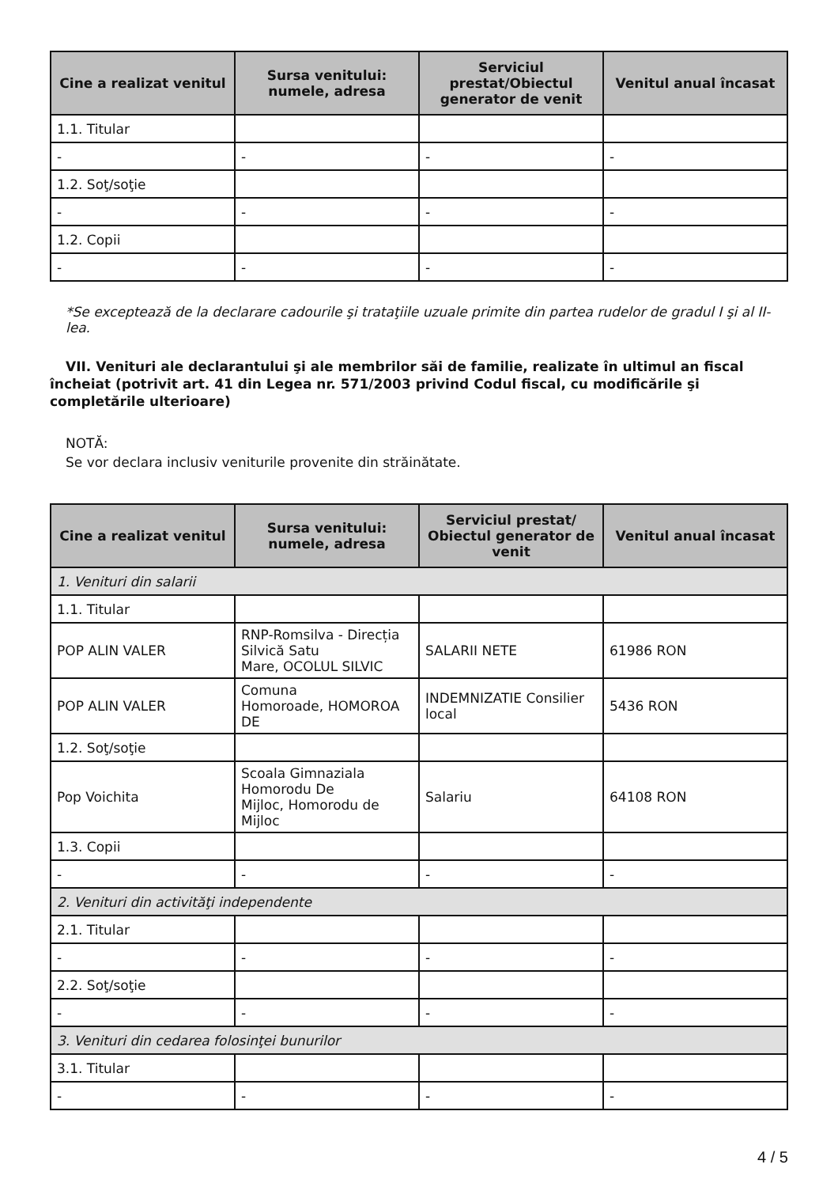| Cine a realizat venitul | Sursa venitului: numele, adresa | Serviciul prestat/Obiectul generator de venit | Venitul anual încasat |
| --- | --- | --- | --- |
| 1.1. Titular | | | |
| - | - | - | - |
| 1.2. Soţ/soţie | | | |
| - | - | - | - |
| 1.2. Copii | | | |
| - | - | - | - |
*Se exceptează de la declarare cadourile şi trataţiile uzuale primite din partea rudelor de gradul I şi al II-lea.
VII. Venituri ale declarantului şi ale membrilor săi de familie, realizate în ultimul an fiscal încheiat (potrivit art. 41 din Legea nr. 571/2003 privind Codul fiscal, cu modificările şi completările ulterioare)
NOTĂ:
Se vor declara inclusiv veniturile provenite din străinătate.
| Cine a realizat venitul | Sursa venitului: numele, adresa | Serviciul prestat/ Obiectul generator de venit | Venitul anual încasat |
| --- | --- | --- | --- |
| 1. Venituri din salarii | | | |
| 1.1. Titular | | | |
| POP ALIN VALER | RNP-Romsilva - Direcția Silvică Satu Mare, OCOLUL SILVIC | SALARII NETE | 61986 RON |
| POP ALIN VALER | Comuna Homoroade, HOMOROA DE | INDEMNIZATIE Consilier local | 5436 RON |
| 1.2. Soţ/soţie | | | |
| Pop Voichita | Scoala Gimnaziala Homorodu De Mijloc, Homorodu de Mijloc | Salariu | 64108 RON |
| 1.3. Copii | | | |
| - | - | - | - |
| 2. Venituri din activităţi independente | | | |
| 2.1. Titular | | | |
| - | - | - | - |
| 2.2. Soţ/soţie | | | |
| - | - | - | - |
| 3. Venituri din cedarea folosinţei bunurilor | | | |
| 3.1. Titular | | | |
| - | - | - | - |
4 / 5